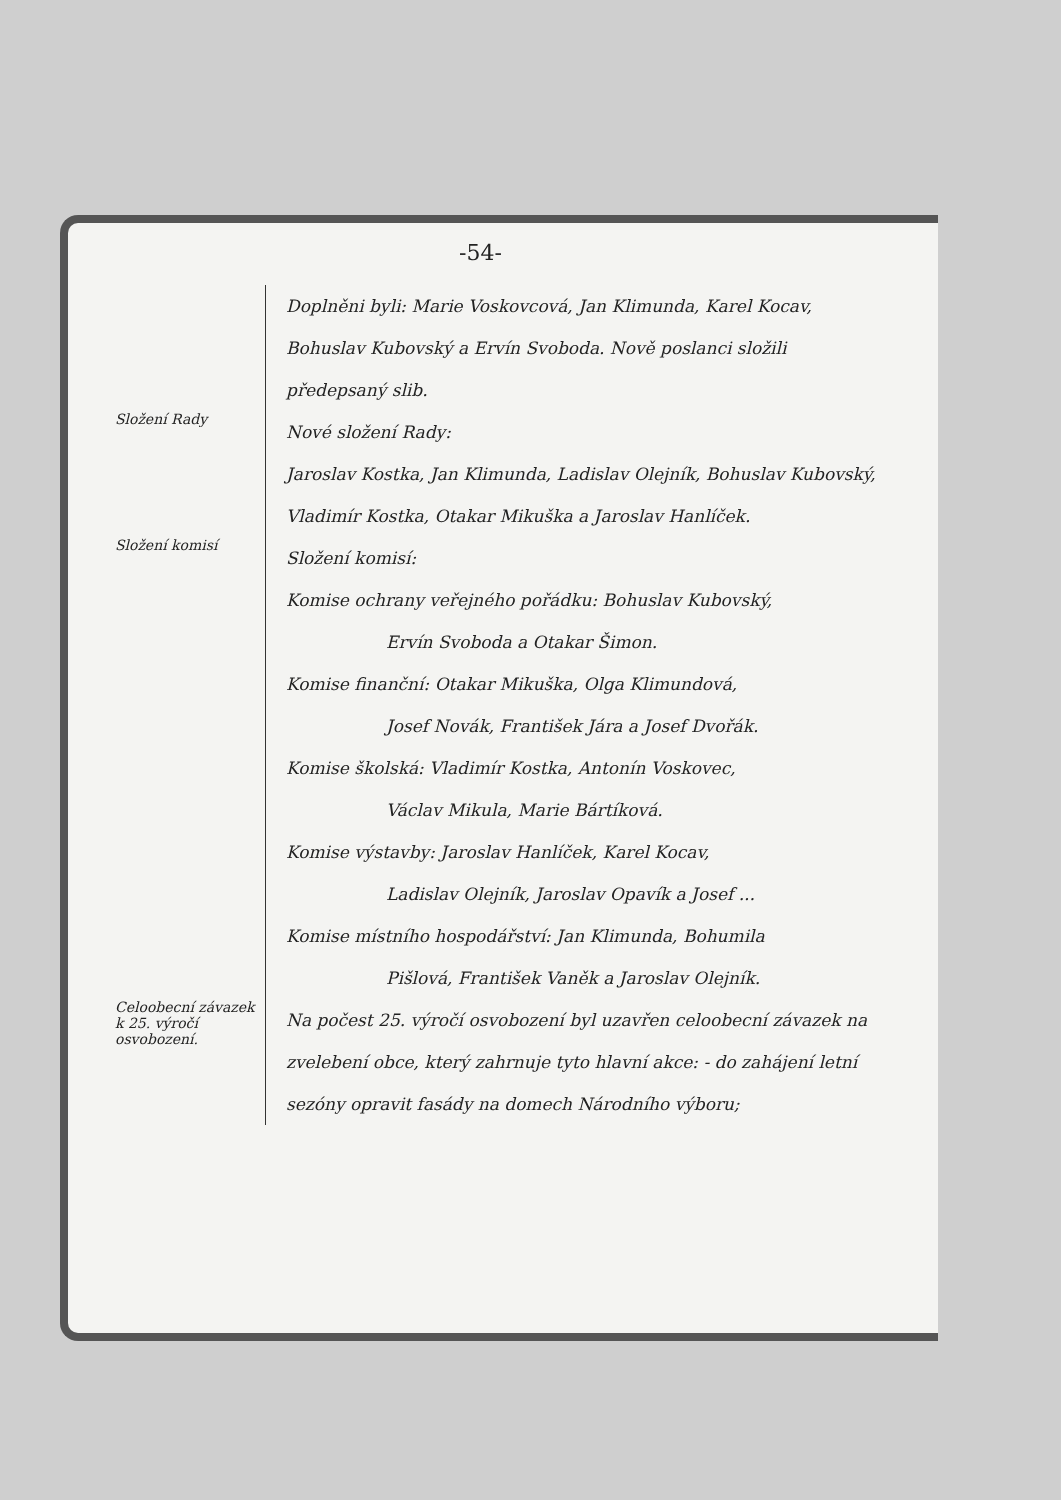-54-
Doplněni byli: Marie Voskovcová, Jan Klimunda, Karel Kocav, Bohuslav Kubovský a Ervín Svoboda. Nově poslanci složili předepsaný slib.
Složení Rady
Nové složení Rady:
Jaroslav Kostka, Jan Klimunda, Ladislav Olejník, Bohuslav Kubovský, Vladimír Kostka, Otakar Mikuška a Jaroslav Hanlíček.
Složení komisí
Složení komisí:
Komise ochrany veřejného pořádku: Bohuslav Kubovský,
Ervín Svoboda a Otakar Šimon.
Komise finanční: Otakar Mikuška, Olga Klimundová,
Josef Novák, František Jára a Josef Dvořák.
Komise školská: Vladimír Kostka, Antonín Voskovec,
Václav Mikula, Marie Bártíková.
Komise výstavby: Jaroslav Hanlíček, Karel Kocav,
Ladislav Olejník, Jaroslav Opavík a Josef ...
Komise místního hospodářství: Jan Klimunda, Bohumila
Pišlová, František Vaněk a Jaroslav Olejník.
Celoobecní závazek k 25. výročí osvobození.
Na počest 25. výročí osvobození byl uzavřen celoobecní závazek na zvelebení obce, který zahrnuje tyto hlavní akce: - do zahájení letní sezóny opravit fasády na domech Národního výboru;